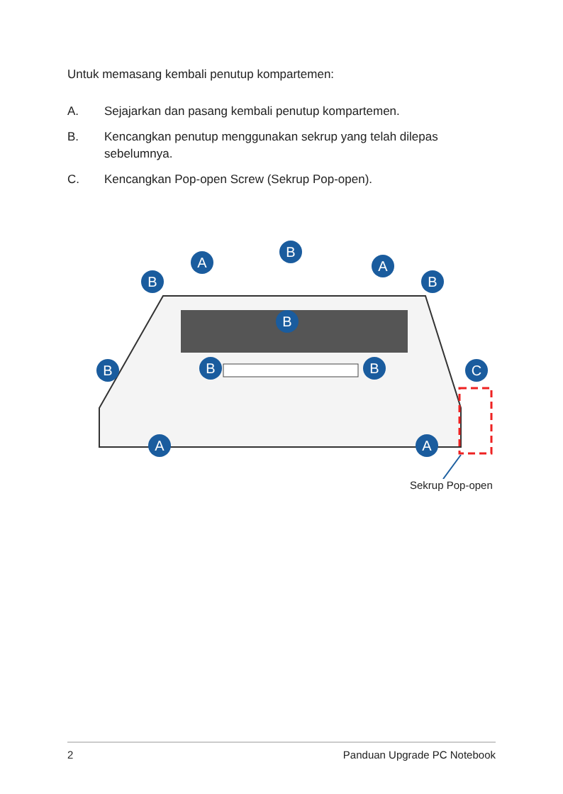Untuk memasang kembali penutup kompartemen:
A. Sejajarkan dan pasang kembali penutup kompartemen.
B. Kencangkan penutup menggunakan sekrup yang telah dilepas sebelumnya.
C. Kencangkan Pop-open Screw (Sekrup Pop-open).
A
A
B
B
B
B
B
B
B
C
A
A
Sekrup Pop-open
2 Panduan Upgrade PC Notebook